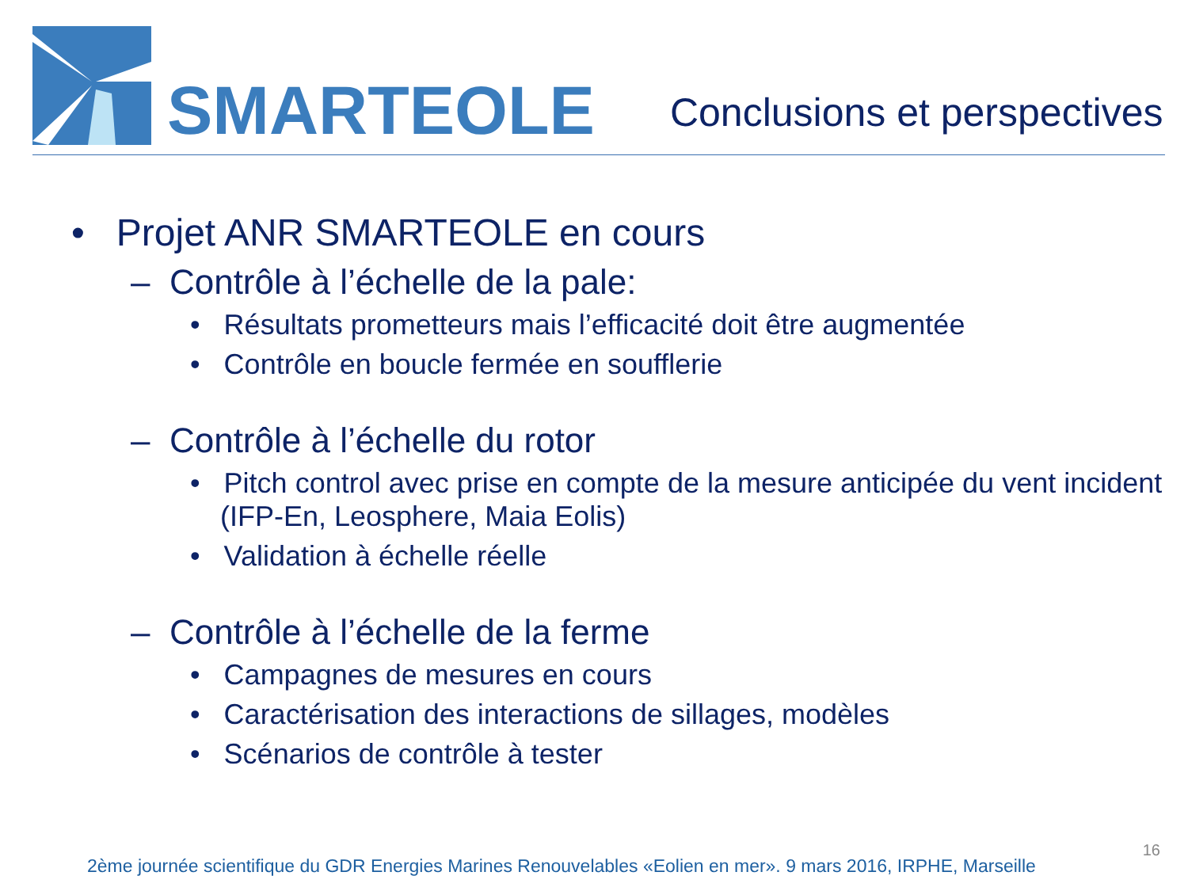SMARTEOLE
Conclusions et perspectives
• Projet ANR SMARTEOLE en cours
– Contrôle à l’échelle de la pale:
• Résultats prometteurs mais l’efficacité doit être augmentée
• Contrôle en boucle fermée en soufflerie
– Contrôle à l’échelle du rotor
• Pitch control avec prise en compte de la mesure anticipée du vent incident (IFP-En, Leosphere, Maia Eolis)
• Validation à échelle réelle
– Contrôle à l’échelle de la ferme
• Campagnes de mesures en cours
• Caractérisation des interactions de sillages, modèles
• Scénarios de contrôle à tester
2ème journée scientifique du GDR Energies Marines Renouvelables «Eolien en mer». 9 mars 2016, IRPHE, Marseille
16